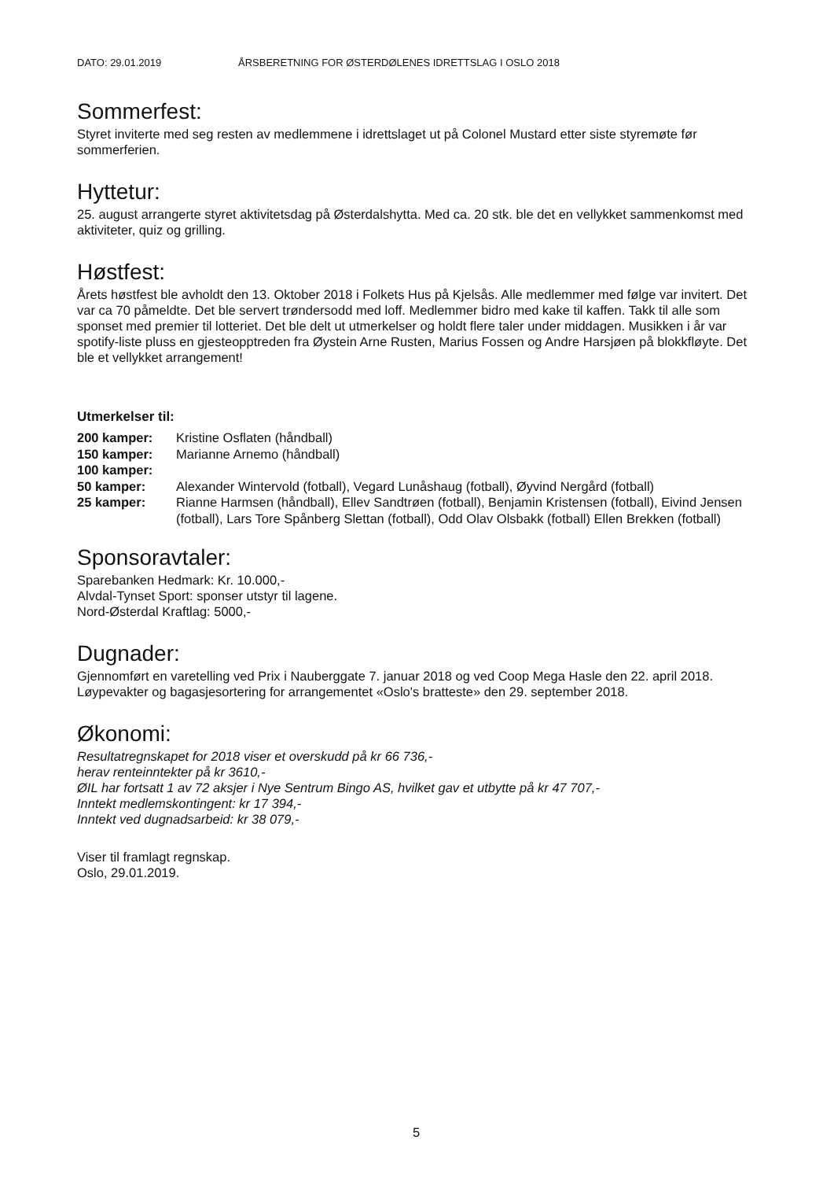DATO: 29.01.2019 ÅRSBERETNING FOR ØSTERDØLENES IDRETTSLAG I OSLO 2018
Sommerfest:
Styret inviterte med seg resten av medlemmene i idrettslaget ut på Colonel Mustard etter siste styremøte før sommerferien.
Hyttetur:
25. august arrangerte styret aktivitetsdag på Østerdalshytta. Med ca. 20 stk. ble det en vellykket sammenkomst med aktiviteter, quiz og grilling.
Høstfest:
Årets høstfest ble avholdt den 13. Oktober 2018 i Folkets Hus på Kjelsås. Alle medlemmer med følge var invitert. Det var ca 70 påmeldte. Det ble servert trøndersodd med loff. Medlemmer bidro med kake til kaffen. Takk til alle som sponset med premier til lotteriet. Det ble delt ut utmerkelser og holdt flere taler under middagen. Musikken i år var spotify-liste pluss en gjesteopptreden fra Øystein Arne Rusten, Marius Fossen og Andre Harsjøen på blokkfløyte. Det ble et vellykket arrangement!
Utmerkelser til:
| 200 kamper: | Kristine Osflaten (håndball) |
| 150 kamper: | Marianne Arnemo (håndball) |
| 100 kamper: | |
| 50 kamper: | Alexander Wintervold (fotball), Vegard Lunåshaug (fotball), Øyvind Nergård (fotball) |
| 25 kamper: | Rianne Harmsen (håndball), Ellev Sandtrøen (fotball), Benjamin Kristensen (fotball), Eivind Jensen (fotball), Lars Tore Spånberg Slettan (fotball), Odd Olav Olsbakk (fotball) Ellen Brekken (fotball) |
Sponsoravtaler:
Sparebanken Hedmark: Kr. 10.000,-
Alvdal-Tynset Sport: sponser utstyr til lagene.
Nord-Østerdal Kraftlag: 5000,-
Dugnader:
Gjennomført en varetelling ved Prix i Nauberggate 7. januar 2018 og ved Coop Mega Hasle den 22. april 2018.
Løypevakter og bagasjesortering for arrangementet «Oslo's bratteste» den 29. september 2018.
Økonomi:
Resultatregnskapet for 2018 viser et overskudd på kr 66 736,-
herav renteinntekter på kr 3610,-
ØIL har fortsatt 1 av 72 aksjer i Nye Sentrum Bingo AS, hvilket gav et utbytte på kr 47 707,-
Inntekt medlemskontingent: kr 17 394,-
Inntekt ved dugnadsarbeid: kr 38 079,-
Viser til framlagt regnskap.
Oslo, 29.01.2019.
5